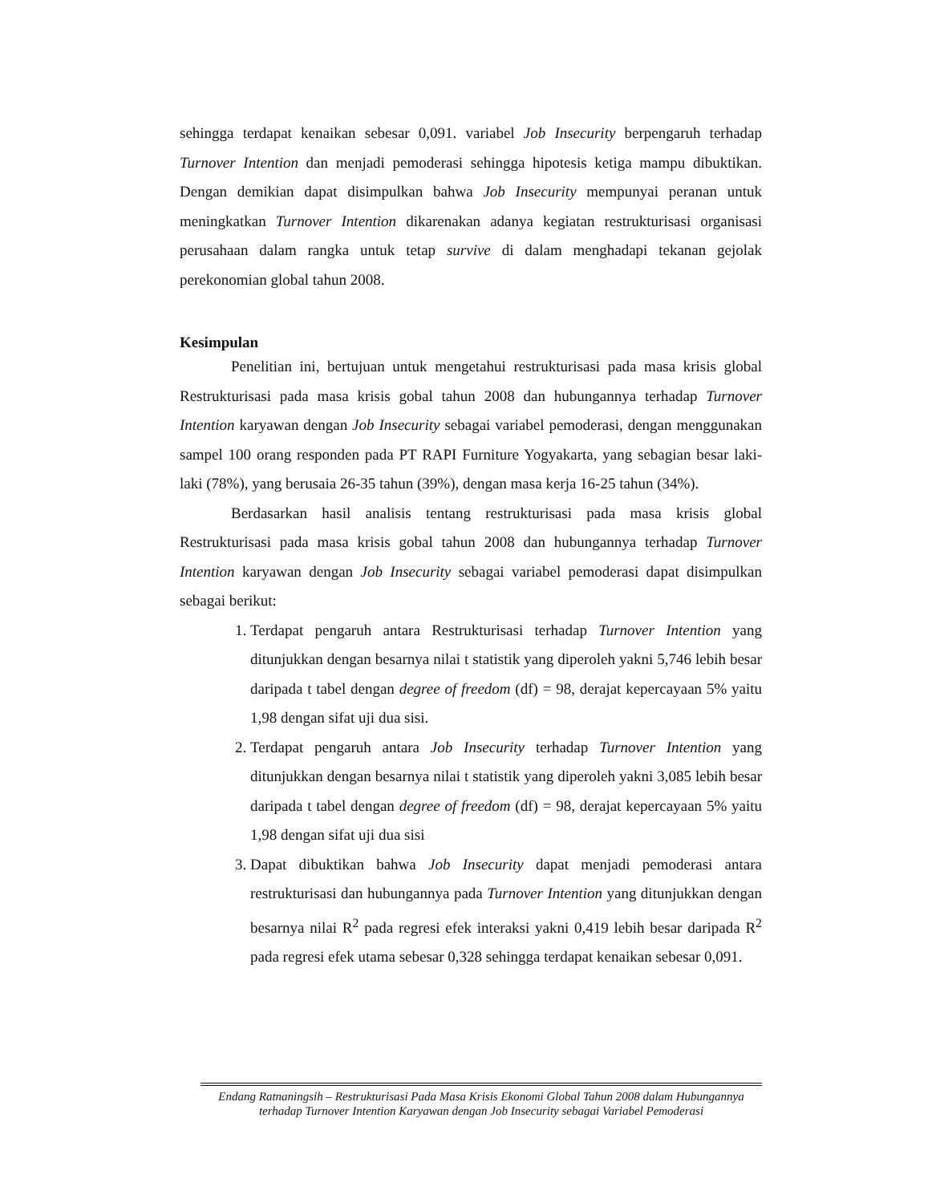sehingga terdapat kenaikan sebesar 0,091. variabel Job Insecurity berpengaruh terhadap Turnover Intention dan menjadi pemoderasi sehingga hipotesis ketiga mampu dibuktikan. Dengan demikian dapat disimpulkan bahwa Job Insecurity mempunyai peranan untuk meningkatkan Turnover Intention dikarenakan adanya kegiatan restrukturisasi organisasi perusahaan dalam rangka untuk tetap survive di dalam menghadapi tekanan gejolak perekonomian global tahun 2008.
Kesimpulan
Penelitian ini, bertujuan untuk mengetahui restrukturisasi pada masa krisis global Restrukturisasi pada masa krisis gobal tahun 2008 dan hubungannya terhadap Turnover Intention karyawan dengan Job Insecurity sebagai variabel pemoderasi, dengan menggunakan sampel 100 orang responden pada PT RAPI Furniture Yogyakarta, yang sebagian besar laki-laki (78%), yang berusaia 26-35 tahun (39%), dengan masa kerja 16-25 tahun (34%).
Berdasarkan hasil analisis tentang restrukturisasi pada masa krisis global Restrukturisasi pada masa krisis gobal tahun 2008 dan hubungannya terhadap Turnover Intention karyawan dengan Job Insecurity sebagai variabel pemoderasi dapat disimpulkan sebagai berikut:
1. Terdapat pengaruh antara Restrukturisasi terhadap Turnover Intention yang ditunjukkan dengan besarnya nilai t statistik yang diperoleh yakni 5,746 lebih besar daripada t tabel dengan degree of freedom (df) = 98, derajat kepercayaan 5% yaitu 1,98 dengan sifat uji dua sisi.
2. Terdapat pengaruh antara Job Insecurity terhadap Turnover Intention yang ditunjukkan dengan besarnya nilai t statistik yang diperoleh yakni 3,085 lebih besar daripada t tabel dengan degree of freedom (df) = 98, derajat kepercayaan 5% yaitu 1,98 dengan sifat uji dua sisi
3. Dapat dibuktikan bahwa Job Insecurity dapat menjadi pemoderasi antara restrukturisasi dan hubungannya pada Turnover Intention yang ditunjukkan dengan besarnya nilai R<sup>2</sup> pada regresi efek interaksi yakni 0,419 lebih besar daripada R<sup>2</sup> pada regresi efek utama sebesar 0,328 sehingga terdapat kenaikan sebesar 0,091.
Endang Ratnaningsih – Restrukturisasi Pada Masa Krisis Ekonomi Global Tahun 2008 dalam Hubungannya terhadap Turnover Intention Karyawan dengan Job Insecurity sebagai Variabel Pemoderasi